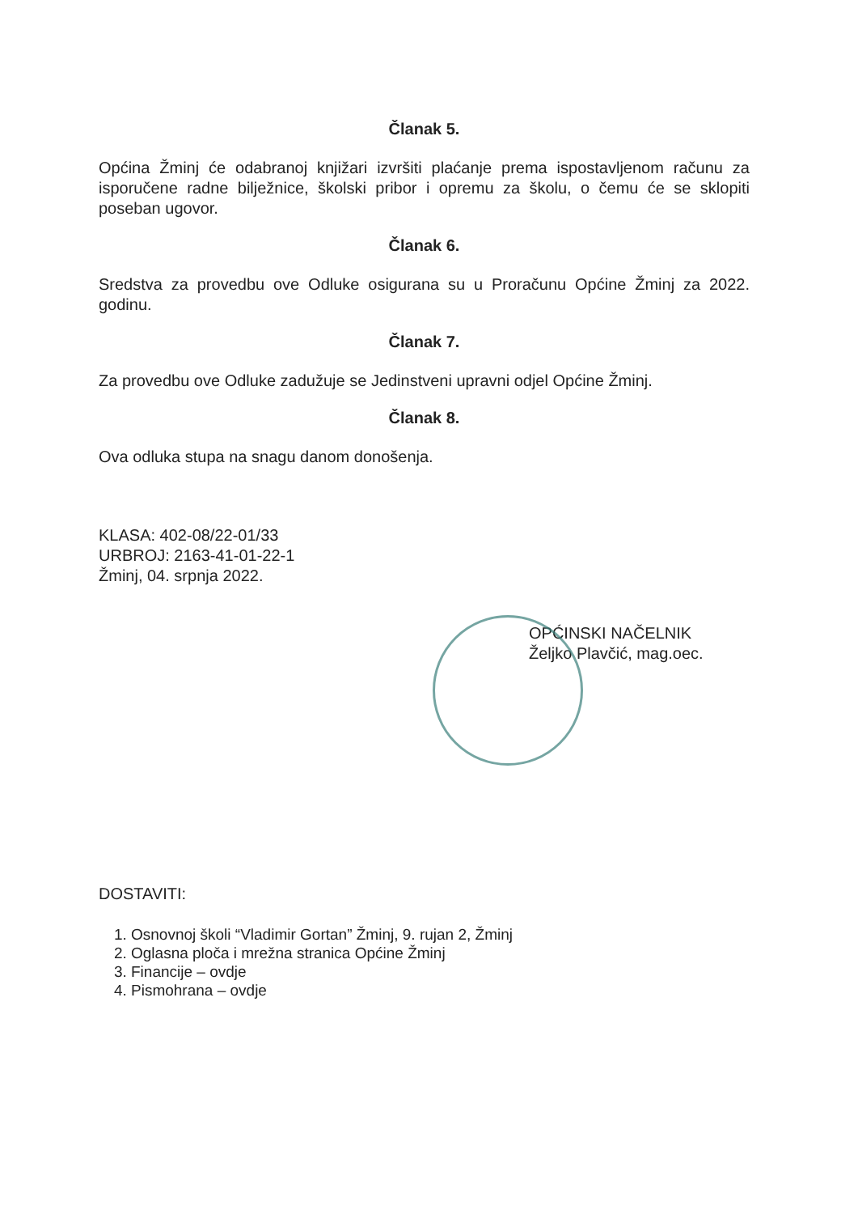Članak 5.
Općina Žminj će odabranoj knjižari izvršiti plaćanje prema ispostavljenom računu za isporučene radne bilježnice, školski pribor i opremu za školu, o čemu će se sklopiti poseban ugovor.
Članak 6.
Sredstva za provedbu ove Odluke osigurana su u Proračunu Općine Žminj za 2022. godinu.
Članak 7.
Za provedbu ove Odluke zadužuje se Jedinstveni upravni odjel Općine Žminj.
Članak 8.
Ova odluka stupa na snagu danom donošenja.
KLASA: 402-08/22-01/33
URBROJ: 2163-41-01-22-1
Žminj, 04. srpnja 2022.
OPĆINSKI NAČELNIK
Željko Plavčić, mag.oec.
DOSTAVITI:
1. Osnovnoj školi “Vladimir Gortan” Žminj, 9. rujan 2, Žminj
2. Oglasna ploča i mrežna stranica Općine Žminj
3. Financije – ovdje
4. Pismohrana – ovdje